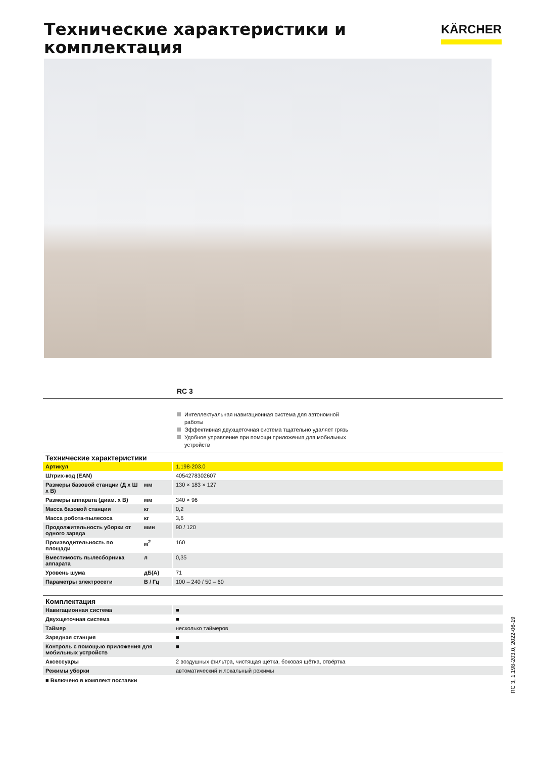Технические характеристики и
комплектация
KÄRCHER
RC 3
Интеллектуальная навигационная система для автономной работы
Эффективная двухщеточная система тщательно удаляет грязь
Удобное управление при помощи приложения для мобильных устройств
| Технические характеристики | | |
| --- | --- | --- |
| Артикул | | 1.198-203.0 |
| Штрих-код (EAN) | | 4054278302607 |
| Размеры базовой станции (Д x Ш x В) | мм | 130 × 183 × 127 |
| Размеры аппарата (диам. x В) | мм | 340 × 96 |
| Масса базовой станции | кг | 0,2 |
| Масса робота-пылесоса | кг | 3,6 |
| Продолжительность уборки от одного заряда | мин | 90 / 120 |
| Производительность по площади | м<sup>2</sup> | 160 |
| Вместимость пылесборника аппарата | л | 0,35 |
| Уровень шума | дБ(A) | 71 |
| Параметры электросети | В / Гц | 100 – 240 / 50 – 60 |
| Комплектация | |
| --- | --- |
| Навигационная система | ■ |
| Двухщеточная система | ■ |
| Таймер | несколько таймеров |
| Зарядная станция | ■ |
| Контроль с помощью приложения для мобильных устройств | ■ |
| Аксессуары | 2 воздушных фильтра, чистящая щётка, боковая щётка, отвёртка |
| Режимы уборки | автоматический и локальный режимы |
■ Включено в комплект поставки
RC 3, 1.198-203.0, 2022-06-19